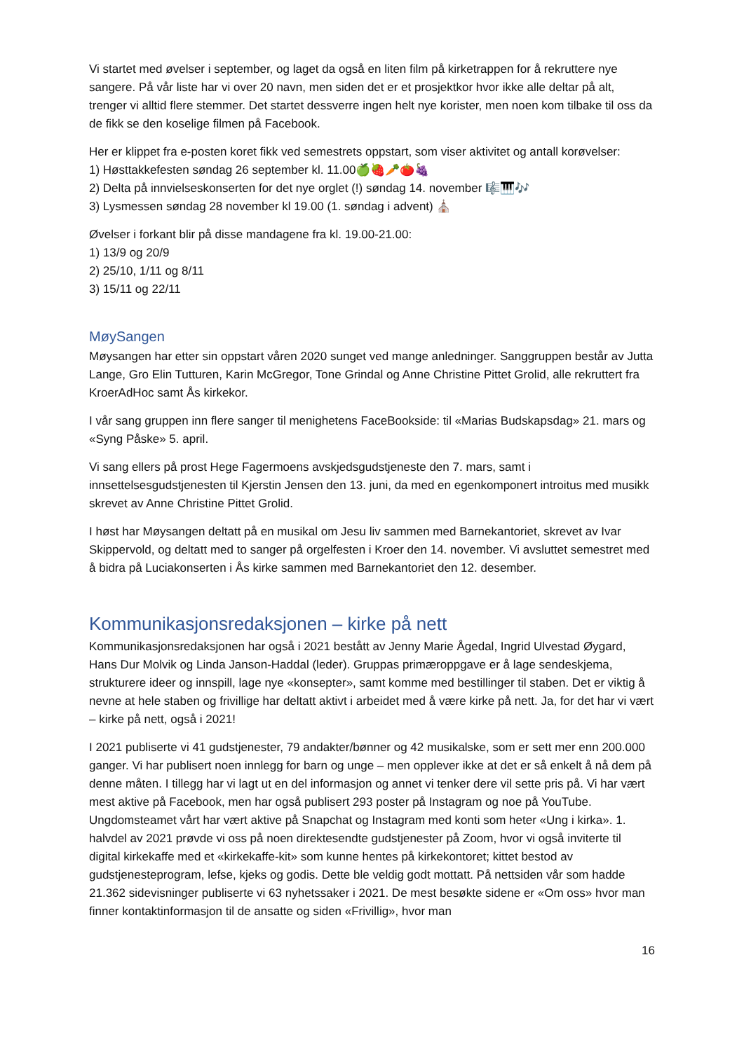Vi startet med øvelser i september, og laget da også en liten film på kirketrappen for å rekruttere nye sangere. På vår liste har vi over 20 navn, men siden det er et prosjektkor hvor ikke alle deltar på alt, trenger vi alltid flere stemmer. Det startet dessverre ingen helt nye korister, men noen kom tilbake til oss da de fikk se den koselige filmen på Facebook.
Her er klippet fra e-posten koret fikk ved semestrets oppstart, som viser aktivitet og antall korøvelser:
1) Høsttakkefesten søndag 26 september kl. 11.00🍏🍓🥕🍅🍇
2) Delta på innvielseskonserten for det nye orglet (!) søndag 14. november 🎼🎹🎶
3) Lysmessen søndag 28 november kl 19.00 (1. søndag i advent) ⛪
Øvelser i forkant blir på disse mandagene fra kl. 19.00-21.00:
1) 13/9 og 20/9
2) 25/10, 1/11 og 8/11
3) 15/11 og 22/11
MøySangen
Møysangen har etter sin oppstart våren 2020 sunget ved mange anledninger. Sanggruppen består av Jutta Lange, Gro Elin Tutturen, Karin McGregor, Tone Grindal og Anne Christine Pittet Grolid, alle rekruttert fra KroerAdHoc samt Ås kirkekor.
I vår sang gruppen inn flere sanger til menighetens FaceBookside: til «Marias Budskapsdag» 21. mars og «Syng Påske» 5. april.
Vi sang ellers på prost Hege Fagermoens avskjedsgudstjeneste den 7. mars, samt i innsettelsesgudstjenesten til Kjerstin Jensen den 13. juni, da med en egenkomponert introitus med musikk skrevet av Anne Christine Pittet Grolid.
I høst har Møysangen deltatt på en musikal om Jesu liv sammen med Barnekantoriet, skrevet av Ivar Skippervold, og deltatt med to sanger på orgelfesten i Kroer den 14. november. Vi avsluttet semestret med å bidra på Luciakonserten i Ås kirke sammen med Barnekantoriet den 12. desember.
Kommunikasjonsredaksjonen – kirke på nett
Kommunikasjonsredaksjonen har også i 2021 bestått av Jenny Marie Ågedal, Ingrid Ulvestad Øygard, Hans Dur Molvik og Linda Janson-Haddal (leder). Gruppas primæroppgave er å lage sendeskjema, strukturere ideer og innspill, lage nye «konsepter», samt komme med bestillinger til staben. Det er viktig å nevne at hele staben og frivillige har deltatt aktivt i arbeidet med å være kirke på nett. Ja, for det har vi vært – kirke på nett, også i 2021!
I 2021 publiserte vi 41 gudstjenester, 79 andakter/bønner og 42 musikalske, som er sett mer enn 200.000 ganger. Vi har publisert noen innlegg for barn og unge – men opplever ikke at det er så enkelt å nå dem på denne måten. I tillegg har vi lagt ut en del informasjon og annet vi tenker dere vil sette pris på. Vi har vært mest aktive på Facebook, men har også publisert 293 poster på Instagram og noe på YouTube. Ungdomsteamet vårt har vært aktive på Snapchat og Instagram med konti som heter «Ung i kirka». 1. halvdel av 2021 prøvde vi oss på noen direktesendte gudstjenester på Zoom, hvor vi også inviterte til digital kirkekaffe med et «kirkekaffe-kit» som kunne hentes på kirkekontoret; kittet bestod av gudstjenesteprogram, lefse, kjeks og godis. Dette ble veldig godt mottatt. På nettsiden vår som hadde 21.362 sidevisninger publiserte vi 63 nyhetssaker i 2021. De mest besøkte sidene er «Om oss» hvor man finner kontaktinformasjon til de ansatte og siden «Frivillig», hvor man
16